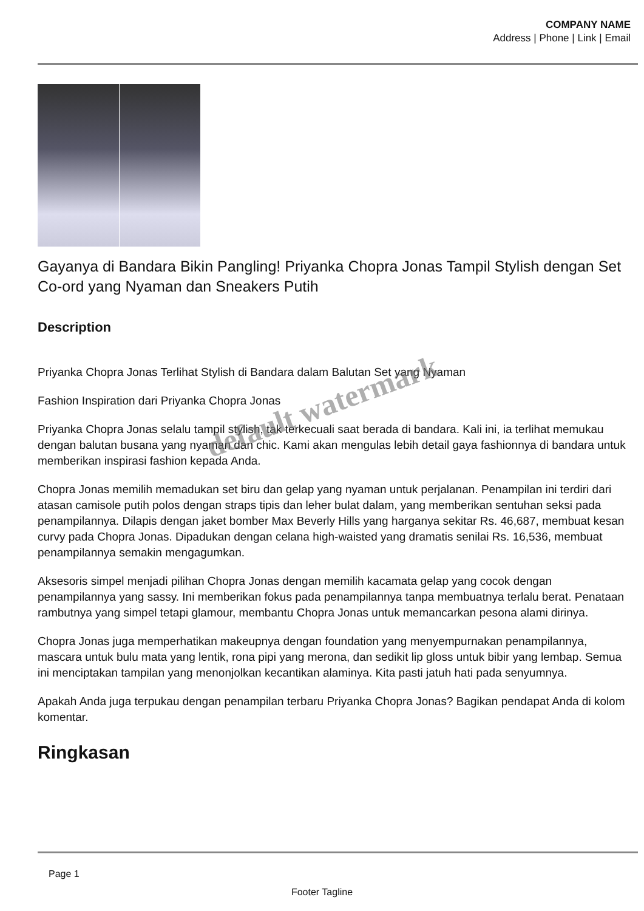COMPANY NAME
Address | Phone | Link | Email
Gayanya di Bandara Bikin Pangling! Priyanka Chopra Jonas Tampil Stylish dengan Set Co-ord yang Nyaman dan Sneakers Putih
Description
Priyanka Chopra Jonas Terlihat Stylish di Bandara dalam Balutan Set yang Nyaman
Fashion Inspiration dari Priyanka Chopra Jonas
Priyanka Chopra Jonas selalu tampil stylish, tak terkecuali saat berada di bandara. Kali ini, ia terlihat memukau dengan balutan busana yang nyaman dan chic. Kami akan mengulas lebih detail gaya fashionnya di bandara untuk memberikan inspirasi fashion kepada Anda.
Chopra Jonas memilih memadukan set biru dan gelap yang nyaman untuk perjalanan. Penampilan ini terdiri dari atasan camisole putih polos dengan straps tipis dan leher bulat dalam, yang memberikan sentuhan seksi pada penampilannya. Dilapis dengan jaket bomber Max Beverly Hills yang harganya sekitar Rs. 46,687, membuat kesan curvy pada Chopra Jonas. Dipadukan dengan celana high-waisted yang dramatis senilai Rs. 16,536, membuat penampilannya semakin mengagumkan.
Aksesoris simpel menjadi pilihan Chopra Jonas dengan memilih kacamata gelap yang cocok dengan penampilannya yang sassy. Ini memberikan fokus pada penampilannya tanpa membuatnya terlalu berat. Penataan rambutnya yang simpel tetapi glamour, membantu Chopra Jonas untuk memancarkan pesona alami dirinya.
Chopra Jonas juga memperhatikan makeupnya dengan foundation yang menyempurnakan penampilannya, mascara untuk bulu mata yang lentik, rona pipi yang merona, dan sedikit lip gloss untuk bibir yang lembap. Semua ini menciptakan tampilan yang menonjolkan kecantikan alaminya. Kita pasti jatuh hati pada senyumnya.
Apakah Anda juga terpukau dengan penampilan terbaru Priyanka Chopra Jonas? Bagikan pendapat Anda di kolom komentar.
Ringkasan
default watermark
Page 1
Footer Tagline